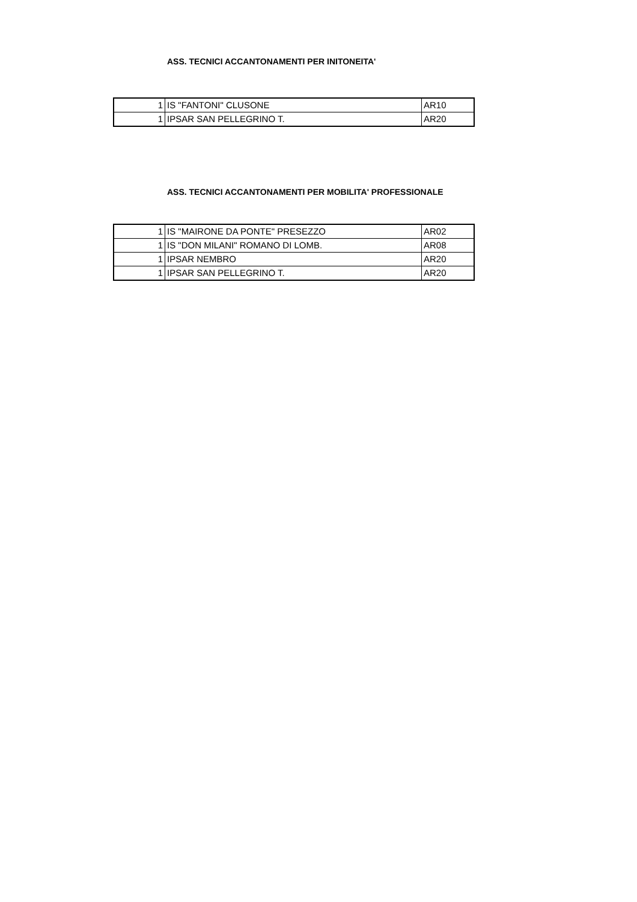ASS. TECNICI ACCANTONAMENTI PER INITONEITA'
| 1 | IS "FANTONI" CLUSONE | AR10 |
| 1 | IPSAR SAN PELLEGRINO T. | AR20 |
ASS. TECNICI ACCANTONAMENTI PER MOBILITA' PROFESSIONALE
| 1 | IS "MAIRONE DA PONTE" PRESEZZO | AR02 |
| 1 | IS "DON MILANI" ROMANO DI LOMB. | AR08 |
| 1 | IPSAR NEMBRO | AR20 |
| 1 | IPSAR SAN PELLEGRINO T. | AR20 |